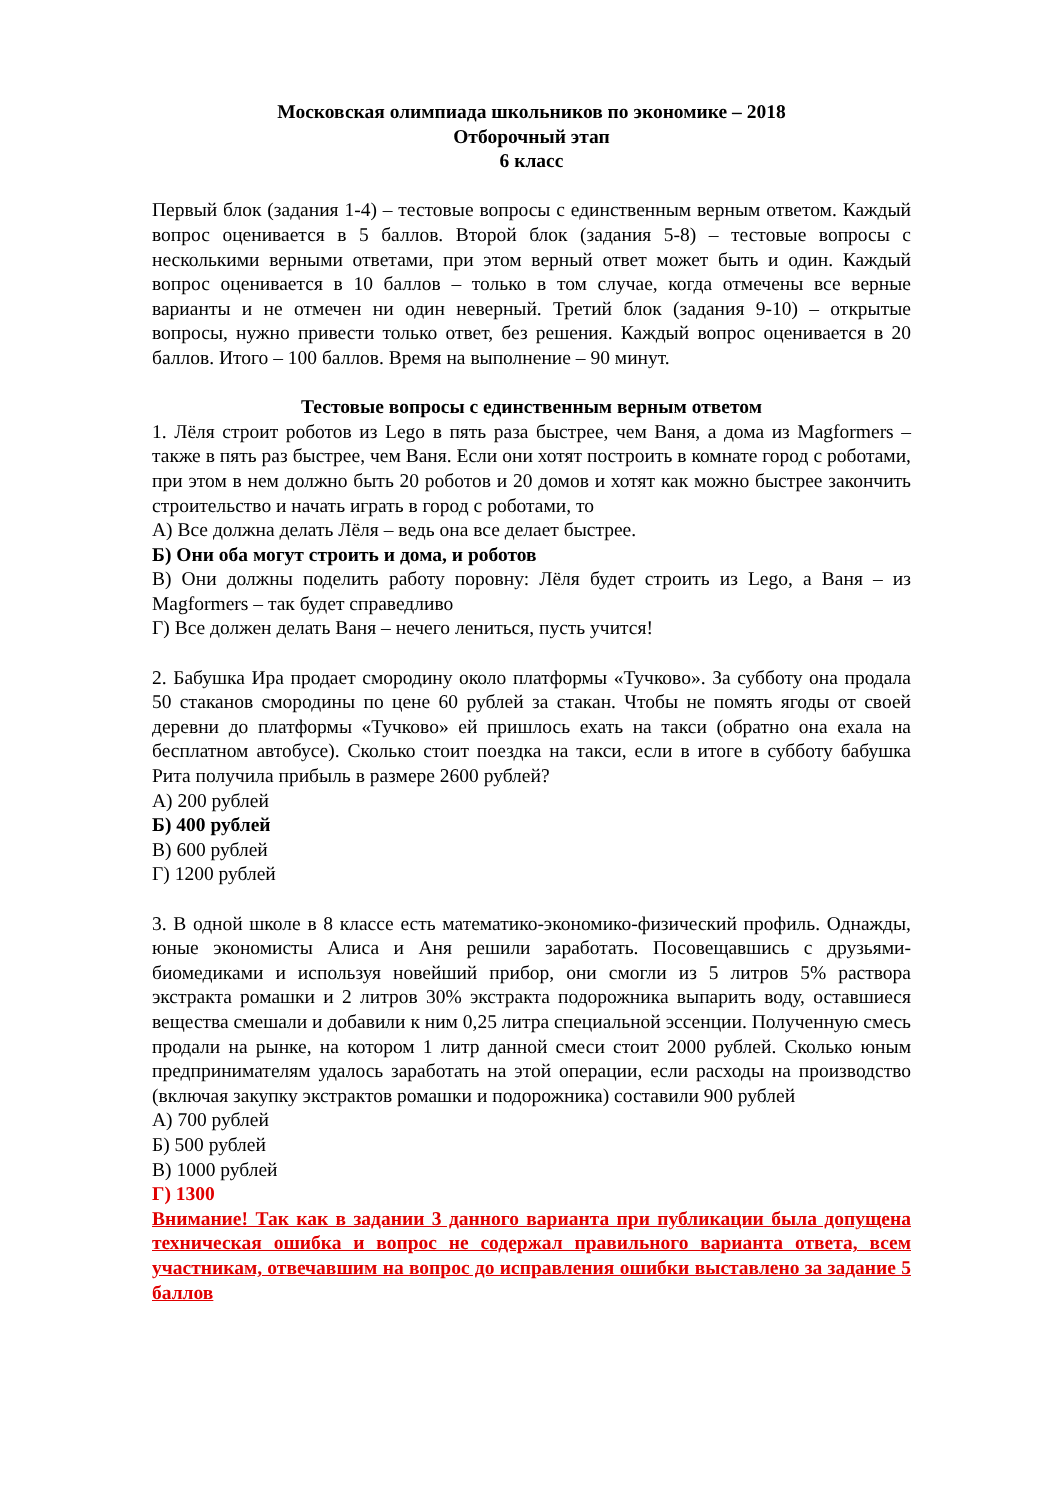Московская олимпиада школьников по экономике – 2018
Отборочный этап
6 класс
Первый блок (задания 1-4) – тестовые вопросы с единственным верным ответом. Каждый вопрос оценивается в 5 баллов. Второй блок (задания 5-8) – тестовые вопросы с несколькими верными ответами, при этом верный ответ может быть и один. Каждый вопрос оценивается в 10 баллов – только в том случае, когда отмечены все верные варианты и не отмечен ни один неверный. Третий блок (задания 9-10) – открытые вопросы, нужно привести только ответ, без решения. Каждый вопрос оценивается в 20 баллов. Итого – 100 баллов. Время на выполнение – 90 минут.
Тестовые вопросы с единственным верным ответом
1. Лёля строит роботов из Lego в пять раза быстрее, чем Ваня, а дома из Magformers – также в пять раз быстрее, чем Ваня. Если они хотят построить в комнате город с роботами, при этом в нем должно быть 20 роботов и 20 домов и хотят как можно быстрее закончить строительство и начать играть в город с роботами, то
А) Все должна делать Лёля – ведь она все делает быстрее.
Б) Они оба могут строить и дома, и роботов
В) Они должны поделить работу поровну: Лёля будет строить из Lego, а Ваня – из Magformers – так будет справедливо
Г) Все должен делать Ваня – нечего лениться, пусть учится!
2. Бабушка Ира продает смородину около платформы «Тучково». За субботу она продала 50 стаканов смородины по цене 60 рублей за стакан. Чтобы не помять ягоды от своей деревни до платформы «Тучково» ей пришлось ехать на такси (обратно она ехала на бесплатном автобусе). Сколько стоит поездка на такси, если в итоге в субботу бабушка Рита получила прибыль в размере 2600 рублей?
А) 200 рублей
Б) 400 рублей
В) 600 рублей
Г) 1200 рублей
3. В одной школе в 8 классе есть математико-экономико-физический профиль. Однажды, юные экономисты Алиса и Аня решили заработать. Посовещавшись с друзьями-биомедиками и используя новейший прибор, они смогли из 5 литров 5% раствора экстракта ромашки и 2 литров 30% экстракта подорожника выпарить воду, оставшиеся вещества смешали и добавили к ним 0,25 литра специальной эссенции. Полученную смесь продали на рынке, на котором 1 литр данной смеси стоит 2000 рублей. Сколько юным предпринимателям удалось заработать на этой операции, если расходы на производство (включая закупку экстрактов ромашки и подорожника) составили 900 рублей
А) 700 рублей
Б) 500 рублей
В) 1000 рублей
Г) 1300
Внимание! Так как в задании 3 данного варианта при публикации была допущена техническая ошибка и вопрос не содержал правильного варианта ответа, всем участникам, отвечавшим на вопрос до исправления ошибки выставлено за задание 5 баллов